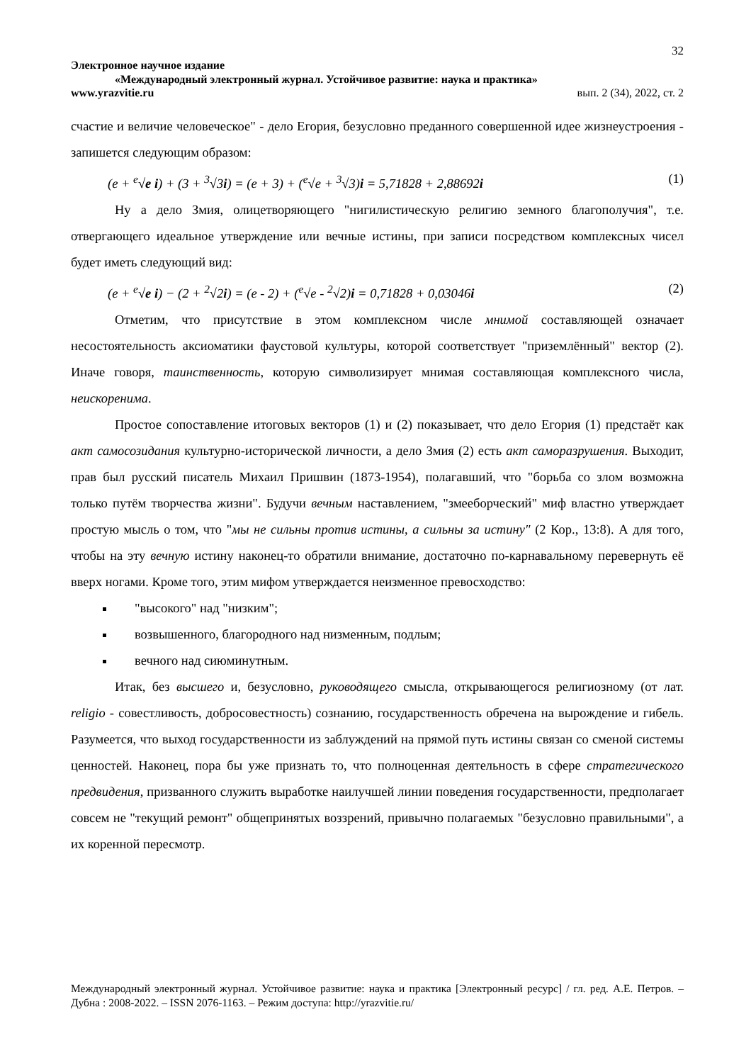32
Электронное научное издание
«Международный электронный журнал. Устойчивое развитие: наука и практика»
www.yrazvitie.ru вып. 2 (34), 2022, ст. 2
счастие и величие человеческое" - дело Егория, безусловно преданного совершенной идее жизнеустроения - запишется следующим образом:
(e + <sup>e</sup>√e i) + (3 + <sup>3</sup>√3i) = (e + 3) + (<sup>e</sup>√e + <sup>3</sup>√3)i = 5,71828 + 2,88692i (1)
Ну а дело Змия, олицетворяющего "нигилистическую религию земного благополучия", т.е. отвергающего идеальное утверждение или вечные истины, при записи посредством комплексных чисел будет иметь следующий вид:
(e + <sup>e</sup>√e i) − (2 + <sup>2</sup>√2i) = (e - 2) + (<sup>e</sup>√e - <sup>2</sup>√2)i = 0,71828 + 0,03046i (2)
Отметим, что присутствие в этом комплексном числе мнимой составляющей означает несостоятельность аксиоматики фаустовой культуры, которой соответствует "приземлённый" вектор (2). Иначе говоря, таинственность, которую символизирует мнимая составляющая комплексного числа, неискоренима.
Простое сопоставление итоговых векторов (1) и (2) показывает, что дело Егория (1) предстаёт как акт самосозидания культурно-исторической личности, а дело Змия (2) есть акт саморазрушения. Выходит, прав был русский писатель Михаил Пришвин (1873-1954), полагавший, что "борьба со злом возможна только путём творчества жизни". Будучи вечным наставлением, "змееборческий" миф властно утверждает простую мысль о том, что "мы не сильны против истины, а сильны за истину" (2 Кор., 13:8). А для того, чтобы на эту вечную истину наконец-то обратили внимание, достаточно по-карнавальному перевернуть её вверх ногами. Кроме того, этим мифом утверждается неизменное превосходство:
"высокого" над "низким";
возвышенного, благородного над низменным, подлым;
вечного над сиюминутным.
Итак, без высшего и, безусловно, руководящего смысла, открывающегося религиозному (от лат. religio - совестливость, добросовестность) сознанию, государственность обречена на вырождение и гибель. Разумеется, что выход государственности из заблуждений на прямой путь истины связан со сменой системы ценностей. Наконец, пора бы уже признать то, что полноценная деятельность в сфере стратегического предвидения, призванного служить выработке наилучшей линии поведения государственности, предполагает совсем не "текущий ремонт" общепринятых воззрений, привычно полагаемых "безусловно правильными", а их коренной пересмотр.
Международный электронный журнал. Устойчивое развитие: наука и практика [Электронный ресурс] / гл. ред. А.Е. Петров. – Дубна : 2008-2022. – ISSN 2076-1163. – Режим доступа: http://yrazvitie.ru/